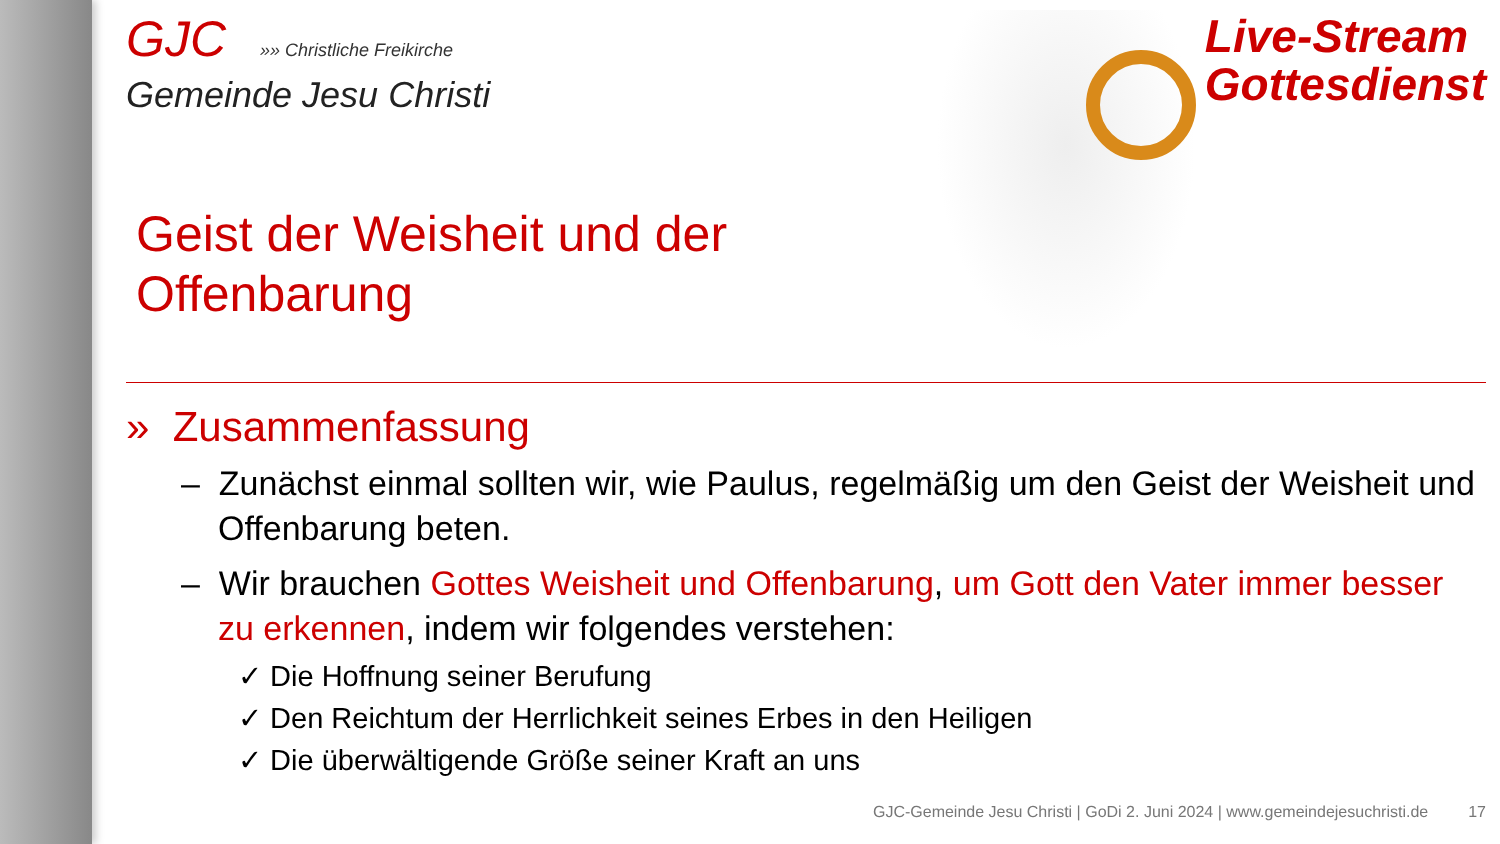GJC »» Christliche Freikirche
Gemeinde Jesu Christi
Live-Stream
Gottesdienst
Geist der Weisheit und der Offenbarung
» Zusammenfassung
– Zunächst einmal sollten wir, wie Paulus, regelmäßig um den Geist der Weisheit und Offenbarung beten.
– Wir brauchen Gottes Weisheit und Offenbarung, um Gott den Vater immer besser zu erkennen, indem wir folgendes verstehen:
✓ Die Hoffnung seiner Berufung
✓ Den Reichtum der Herrlichkeit seines Erbes in den Heiligen
✓ Die überwältigende Größe seiner Kraft an uns
GJC-Gemeinde Jesu Christi | GoDi 2. Juni 2024 | www.gemeindejesuchristi.de 17